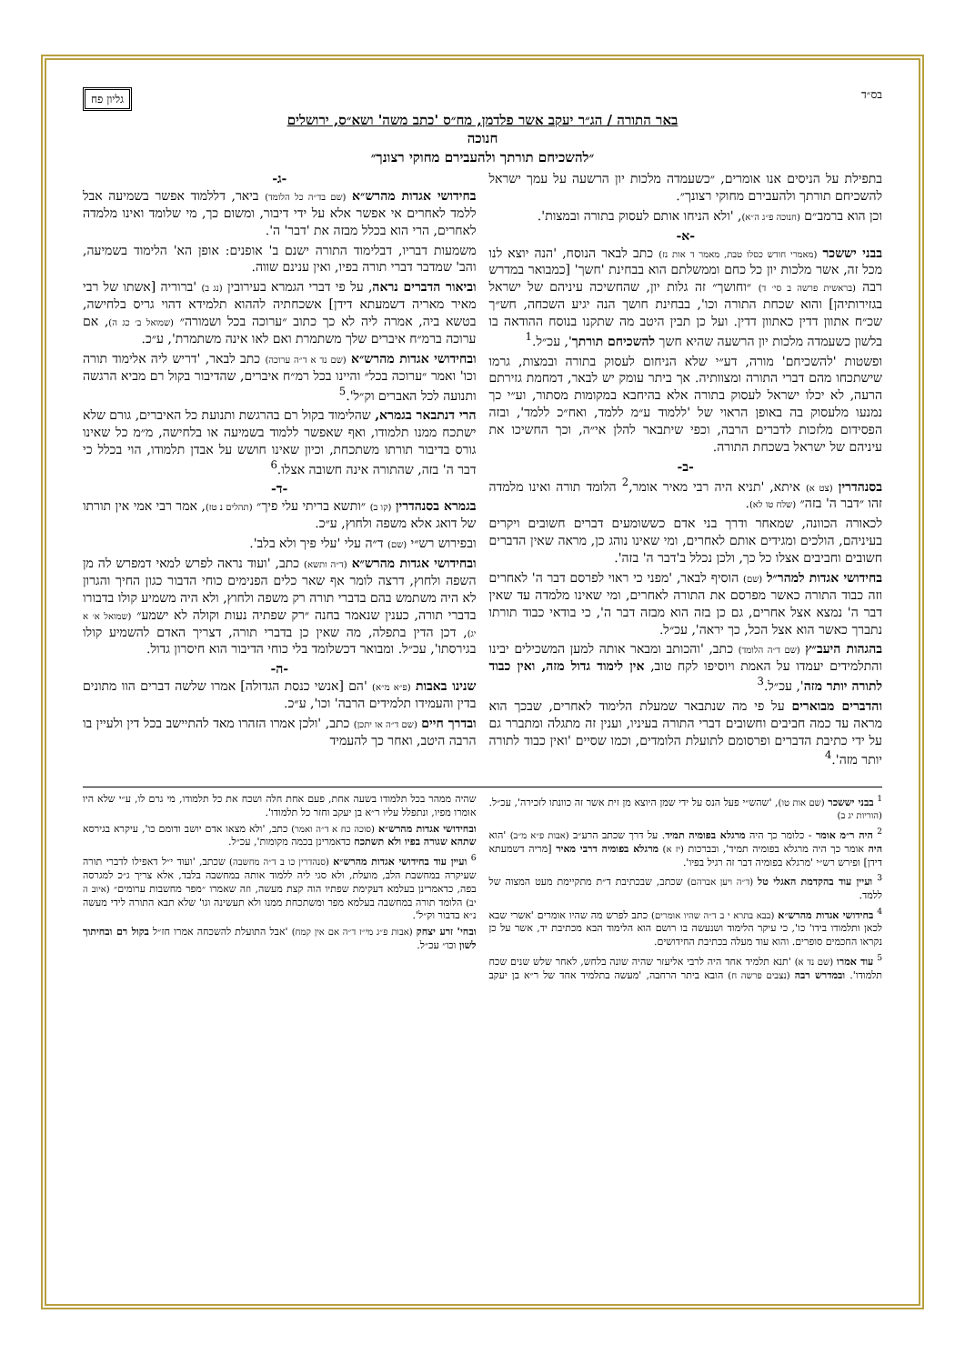בס״ד גליון פח
באר התורה / הג״ר יעקב אשר פלדמן, מח״ס 'כתב משה' ושא״ס, ירושלים
חנוכה
״להשכיחם תורתך ולהעבירם מחוקי רצונך״
בתפילת על הניסים אנו אומרים, ״כשעמדה מלכות יון הרשעה על עמך ישראל להשכיחם תורתך ולהעבירם מחוקי רצונך״.
וכן הוא ברמב״ם (חנוכה פ״ג ה״א), 'ולא הניחו אותם לעסוק בתורה ובמצות'.
-א-
בבני יששכר (מאמרי חודש כסלו טבת, מאמר ד אות נז) כתב לבאר הנוסח, 'הנה יוצא לנו מכל זה, אשר מלכות יון כל כחם וממשלתם הוא בבחינת 'חשך' [כמבואר במדרש רבה (בראשית פרשה ב סי׳ ד) ״וחושך״ זה גלות יון, שהחשיכה עיניהם של ישראל בגזירותיהן] והוא שכחת התורה וכו', בבחינת חושך הנה יגיע השכחה, חש״ך שכ״ח אתוון דדין כאתוון דדין. ועל כן תבין היטב מה שתקנו בנוסח ההודאה בו בלשון כשעמדה מלכות יון הרשעה שהיא חשך להשכיחם תורתך', עכ״ל.<sup>1</sup>
ופשטות 'להשכיחם' מורה, דע״י שלא הניחום לעסוק בתורה ובמצות, גרמו שישתכחו מהם דברי התורה ומצוותיה. אך ביתר עומק יש לבאר, דמחמת גזירתם הרעה, לא יכלו ישראל לעסוק בתורה אלא בהיחבא במקומות מסתור, וע״י כך נמנעו מלעסוק בה באופן הראוי של 'ללמוד ע״מ ללמד, ואח״כ ללמד', ובזה הפסידום מלזכות לדברים הרבה, וכפי שיתבאר להלן אי״ה, וכך החשיכו את עיניהם של ישראל בשכחת התורה.
-ב-
בסנהדרין (צט א) איתא, 'תניא היה רבי מאיר אומר,<sup>2</sup> הלומד תורה ואינו מלמדה זהו ״דבר ה' בזה״ (שלח טו לא).
לכאורה הכוונה, שמאחר ודרך בני אדם כששומעים דברים חשובים ויקרים בעיניהם, הולכים ומגידים אותם לאחרים, ומי שאינו נוהג כן, מראה שאין הדברים חשובים וחביבים אצלו כל כך, ולכן נכלל ב'דבר ה' בזה'.
בחידושי אגדות למהר״ל (שם) הוסיף לבאר, 'מפני כי ראוי לפרסם דבר ה' לאחרים וזה כבוד התורה כאשר מפרסם את התורה לאחרים, ומי שאינו מלמדה עד שאין דבר ה' נמצא אצל אחרים, גם כן בזה הוא מבזה דבר ה', כי בודאי כבוד תורתו נתברך כאשר הוא אצל הכל, כך יראה', עכ״ל.
בהגהות היעב״ץ (שם ד״ה הלומד) כתב, 'והכותב ומבאר אותה למען המשכילים יבינו והתלמידים יעמדו על האמת ויוסיפו לקח טוב, אין לימוד גדול מזה, ואין כבוד לתורה יותר מזה', עכ״ל.<sup>3</sup>
והדברים מבוארים על פי מה שנתבאר שמעלת הלימוד לאחרים, שבכך הוא מראה עד כמה חביבים וחשובים דברי התורה בעיניו, וענין זה מתגלה ומתברר גם על ידי כתיבת הדברים ופרסומם לתועלת הלומדים, וכמו שסיים 'ואין כבוד לתורה יותר מזה'.<sup>4</sup>
-ג-
בחידושי אגדות מהרש״א (שם בד״ה כל הלומד) ביאר, דללמוד אפשר בשמיעה אבל ללמד לאחרים אי אפשר אלא על ידי דיבור, ומשום כך, מי שלומד ואינו מלמדה לאחרים, הרי הוא בכלל מבזה את 'דבר' ה'.
משמעות דבריו, דבלימוד התורה ישנם ב' אופנים: אופן הא' הלימוד בשמיעה, והב' שמדבר דברי תורה בפיו, ואין ענינם שווה.
וביאור הדברים נראה, על פי דברי הגמרא בעירובין (נג ב) 'ברוריה [אשתו של רבי מאיר מאריה דשמעתא דידן] אשכחתיה לההוא תלמידא דהוי גריס בלחישה, בטשא ביה, אמרה ליה לא כך כתוב ״ערוכה בכל ושמורה״ (שמואל ב׳ כג ה), אם ערוכה ברמ״ח איברים שלך משתמרת ואם לאו אינה משתמרת', ע״כ.
ובחידושי אגדות מהרש״א (שם נד א ד״ה ערוכה) כתב לבאר, 'דריש ליה אלימוד תורה וכו' ואמר ״ערוכה בכל״ והיינו בכל רמ״ח איברים, שהדיבור בקול רם מביא הרגשה ותנועה לכל האברים וק״ל'.<sup>5</sup>
הרי דנתבאר בגמרא, שהלימוד בקול רם בהרגשת ותנועת כל האיברים, גורם שלא ישתכח ממנו תלמודו, ואף שאפשר ללמוד בשמיעה או בלחישה, מ״מ כל שאינו גורס בדיבור תורתו משתכחת, וכיון שאינו חושש על אבדן תלמודו, הוי בכלל כי דבר ה' בזה, שהתורה אינה חשובה אצלו.<sup>6</sup>
-ד-
בגמרא בסנהדרין (קו ב) ״ותשא בריתי עלי פיך״ (תהלים נ טז), אמר רבי אמי אין תורתו של דואג אלא משפה ולחוץ, ע״כ.
ובפירוש רש״י (שם) ד״ה עלי 'עלי פיך ולא בלב'.
ובחידושי אגדות מהרש״א (ד״ה ותשא) כתב, 'ועוד נראה לפרש למאי דמפרש לה מן השפה ולחוץ, דרצה לומר אף שאר כלים הפנימים כוחי הדבור כגון החיך והגרון לא היה משתמש בהם בדברי תורה רק משפה ולחוץ, ולא היה משמיע קולו בדבורו בדברי תורה, כענין שנאמר בחנה ״רק שפתיה נעות וקולה לא ישמע״ (שמואל א׳ א יג), דכן הדין בתפלה, מה שאין כן בדברי תורה, דצריך האדם להשמיע קולו בגירסתו', עכ״ל. ומבואר דכשלומד בלי כוחי הדיבור הוא חיסרון גדול.
-ה-
שנינו באבות (פ״א מ״א) 'הם [אנשי כנסת הגדולה] אמרו שלשה דברים הוו מתונים בדין והעמידו תלמידים הרבה' וכו', ע״כ.
ובדרך חיים (שם ד״ה או יתכן) כתב, 'ולכן אמרו הזהרו מאד להתיישב בכל דין ולעיין בו הרבה היטב, ואחר כך להעמיד
<sup>1</sup> בבני יששכר (שם אות טו), 'שהש״י פעל הנס על ידי שמן היוצא מן זית אשר זה כוונתו לזכירה', עכ״ל. (הוריות יג ב)
<sup>2</sup> היה ר״מ אומר - כלומר כך היה מרגלא בפומיה תמיד. על דרך שכתב הרע״ב (אבות פ״א מ״ב) 'הוא היה אומר כך היה מרגלא בפומיה תמיד', ובברכות (יז א) מרגלא בפומיה דרבי מאיר [מריה דשמעתא דידן] ופירש רש״י 'מרגלא בפומיה דבר זה רגיל בפיו'.
<sup>3</sup> ועיין עוד בהקדמת האגלי טל (ד״ה ויען אברהם) שכתב, שבכתיבת ד״ת מתקיימת מעט המצוה של ללמד.
<sup>4</sup> בחידושי אגדות מהרש״א (בבא בתרא י ב ד״ה שהיו אומרים) כתב לפרש מה שהיו אומרים 'אשרי שבא לכאן ותלמודו בידו' כו', כי עיקר הלימוד ושנעשה בו רושם הוא הלימוד הבא מכתיבת יד, אשר על כן נקראו החכמים סופרים. והוא עוד מעלה בכתיבת החידושים.
<sup>5</sup> עוד אמרו (שם נד א) 'תנא תלמיד אחד היה לרבי אליעזר שהיה שונה בלחש, לאחר שלש שנים שכח תלמודו'. ובמדרש רבה (נצבים פרשה ח) הובא ביתר הרחבה, 'מעשה בתלמיד אחד של ר״א בן יעקב שהיה ממהר בכל תלמודו בשעה אחת, פעם אחת חלה ושכח את כל תלמודו, מי גרם לו, ע״י שלא היו אומרו מפיו, ונתפלל עליו ר״א בן יעקב וחזר כל תלמודו'.
ובחידושי אגדות מהרש״א (סוכה כח א ד״ה ואמר) כתב, 'ולא מצאו אדם יושב ודומם כו', עיקרא בגירסא שתהא שגורה בפיו ולא תשתכח כדאמרינן בכמה מקומות', עכ״ל.
<sup>6</sup> ועיין עוד בחידושי אגדות מהרש״א (סנהדרין כו ב ד״ה מחשבה) שכתב, 'ועוד י״ל דאפילו לדברי תורה שעיקרה במחשבת הלב, מועלת, ולא סגי ליה ללמוד אותה במחשבה בלבד, אלא צריך ג״כ למגרסה בפה, כדאמרינן בעלמא דעקימת שפתיו הוה קצת מעשה, וזה שאמרו ״מפר מחשבות ערומים״ (איוב ה יב) הלומד תורה במחשבה בעלמא מפר ומשתכחת ממנו ולא תעשינה וגו' שלא תבא התורה לידי מעשה נ״א בדבור וק״ל'.
ובחי' זרע יצחק (אבות פ״ג מי״ז ד״ה אם אין קמח) 'אבל התועלת להשכחה אמרו חז״ל בקול רם ובחיתוך לשון וכו״ עכ״ל.